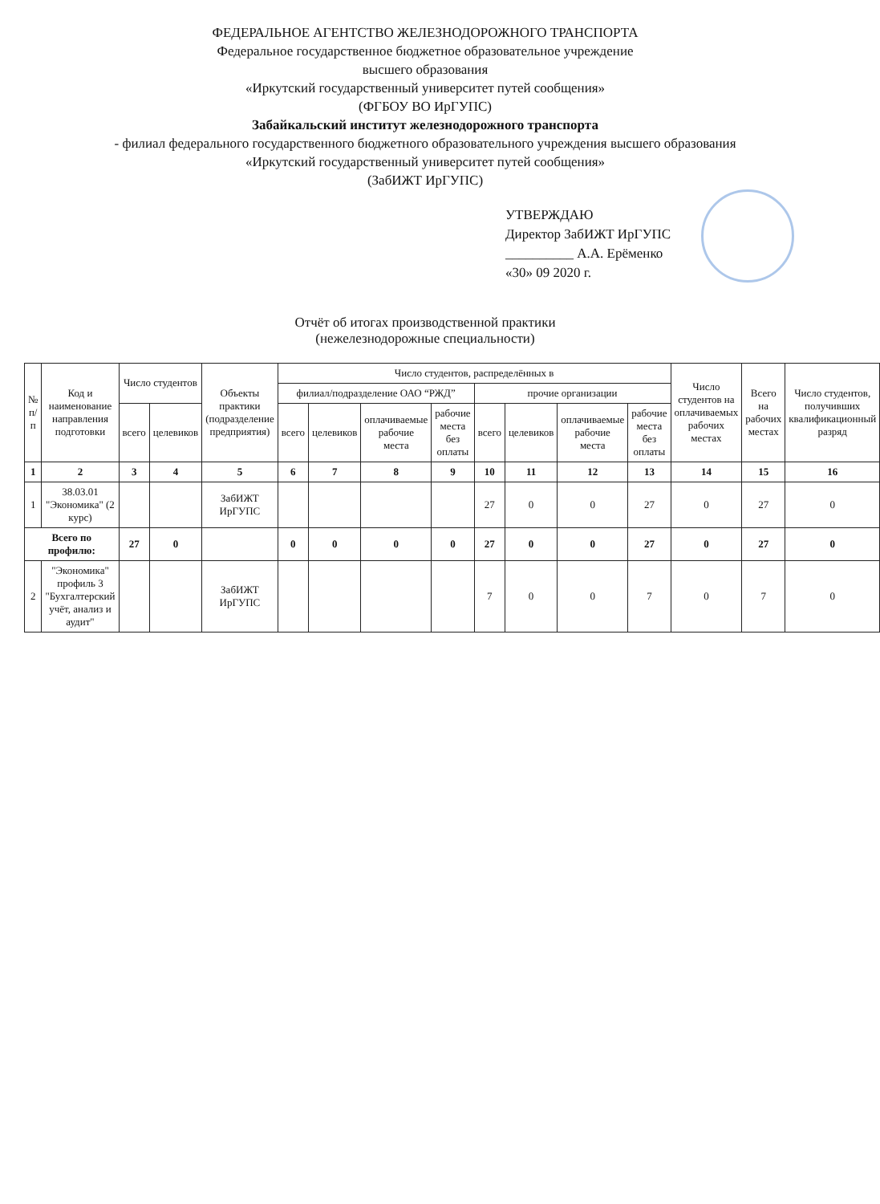ФЕДЕРАЛЬНОЕ АГЕНТСТВО ЖЕЛЕЗНОДОРОЖНОГО ТРАНСПОРТА
Федеральное государственное бюджетное образовательное учреждение
высшего образования
«Иркутский государственный университет путей сообщения»
(ФГБОУ ВО ИрГУПС)
Забайкальский институт железнодорожного транспорта
- филиал федерального государственного бюджетного образовательного учреждения высшего образования
«Иркутский государственный университет путей сообщения»
(ЗабИЖТ ИрГУПС)
УТВЕРЖДАЮ
Директор ЗабИЖТ ИрГУПС
__________ А.А. Ерёменко
«30» 09 2020 г.
Отчёт об итогах производственной практики
(нежелезнодорожные специальности)
| № п/п | Код и наименование направления подготовки | Число студентов | | Объекты практики (подразделение предприятия) | Число студентов, распределённых в | | | | | | | | Число студентов на оплачиваемых рабочих местах | Всего на рабочих местах | Число студентов, получивших квалификационный разряд |
| --- | --- | --- | --- | --- | --- | --- | --- | --- | --- | --- | --- | --- | --- | --- | --- |
| | | | | | филиал/подразделение ОАО “РЖД” | | | | прочие организации | | | | | | |
| | | всего | целевиков | | всего | целевиков | оплачиваемые рабочие места | рабочие места без оплаты | всего | целевиков | оплачиваемые рабочие места | рабочие места без оплаты | | | |
| 1 | 2 | 3 | 4 | 5 | 6 | 7 | 8 | 9 | 10 | 11 | 12 | 13 | 14 | 15 | 16 |
| 1 | 38.03.01 "Экономика" (2 курс) | | | ЗабИЖТ ИрГУПС | | | | | 27 | 0 | 0 | 27 | 0 | 27 | 0 |
| Всего по профилю: | | 27 | 0 | | 0 | 0 | 0 | 0 | 27 | 0 | 0 | 27 | 0 | 27 | 0 |
| 2 | "Экономика" профиль 3 "Бухгалтерский учёт, анализ и аудит" | | | ЗабИЖТ ИрГУПС | | | | | 7 | 0 | 0 | 7 | 0 | 7 | 0 |